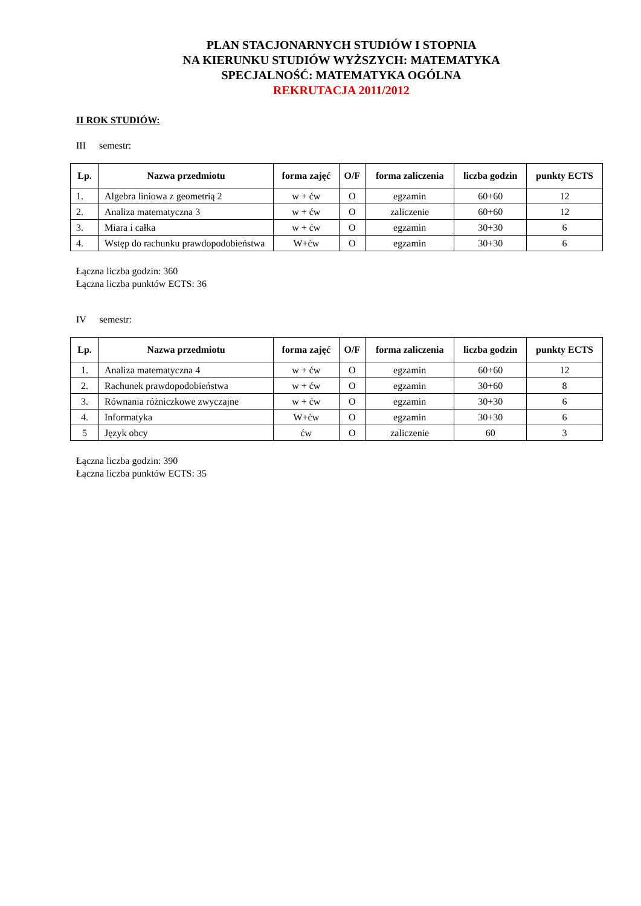PLAN STACJONARNYCH STUDIÓW I STOPNIA
NA KIERUNKU STUDIÓW WYŻSZYCH: MATEMATYKA
SPECJALNOŚĆ: MATEMATYKA OGÓLNA
REKRUTACJA 2011/2012
II ROK STUDIÓW:
III semestr:
| Lp. | Nazwa przedmiotu | forma zajęć | O/F | forma zaliczenia | liczba godzin | punkty ECTS |
| --- | --- | --- | --- | --- | --- | --- |
| 1. | Algebra liniowa z geometrią 2 | w + ćw | O | egzamin | 60+60 | 12 |
| 2. | Analiza matematyczna 3 | w + ćw | O | zaliczenie | 60+60 | 12 |
| 3. | Miara i całka | w + ćw | O | egzamin | 30+30 | 6 |
| 4. | Wstęp do rachunku prawdopodobieństwa | W+ćw | O | egzamin | 30+30 | 6 |
Łączna liczba godzin: 360
Łączna liczba punktów ECTS: 36
IV semestr:
| Lp. | Nazwa przedmiotu | forma zajęć | O/F | forma zaliczenia | liczba godzin | punkty ECTS |
| --- | --- | --- | --- | --- | --- | --- |
| 1. | Analiza matematyczna 4 | w + ćw | O | egzamin | 60+60 | 12 |
| 2. | Rachunek prawdopodobieństwa | w + ćw | O | egzamin | 30+60 | 8 |
| 3. | Równania różniczkowe zwyczajne | w + ćw | O | egzamin | 30+30 | 6 |
| 4. | Informatyka | W+ćw | O | egzamin | 30+30 | 6 |
| 5 | Język obcy | ćw | O | zaliczenie | 60 | 3 |
Łączna liczba godzin: 390
Łączna liczba punktów ECTS: 35